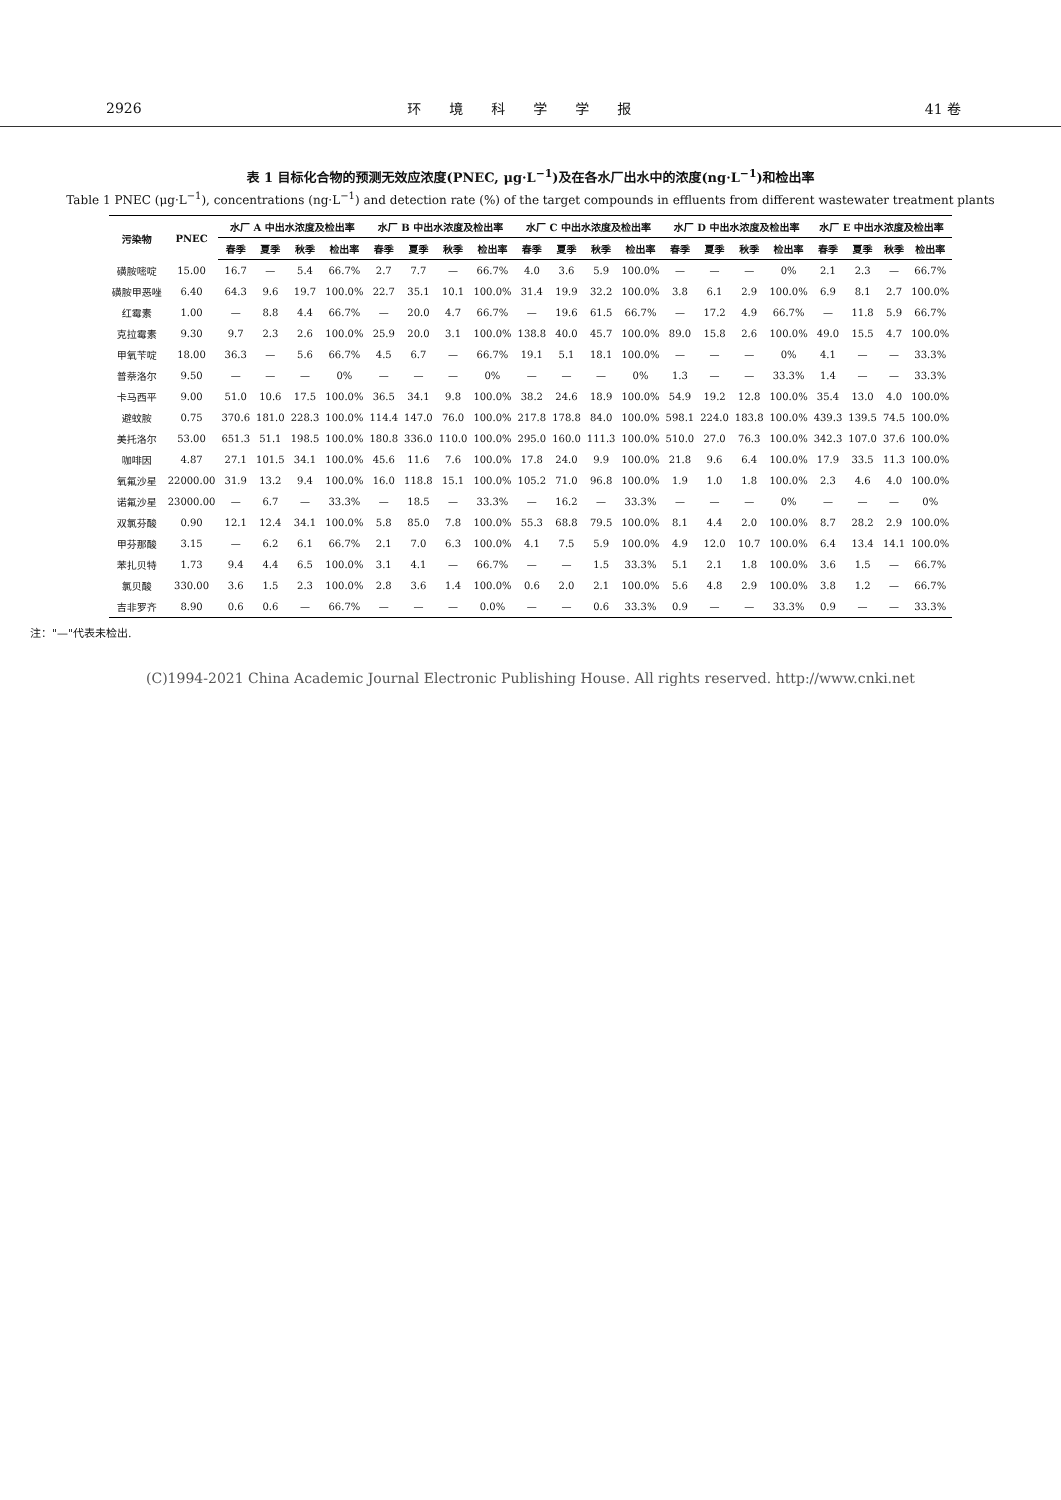2926 环境科学学报 41 卷
表 1 目标化合物的预测无效应浓度(PNEC, μg·L<sup>−1</sup>)及在各水厂出水中的浓度(ng·L<sup>−1</sup>)和检出率
Table 1 PNEC (μg·L<sup>−1</sup>), concentrations (ng·L<sup>−1</sup>) and detection rate (%) of the target compounds in effluents from different wastewater treatment plants
| 污染物 | PNEC | 水厂 A 中出水浓度及检出率 | | | | 水厂 B 中出水浓度及检出率 | | | | 水厂 C 中出水浓度及检出率 | | | | 水厂 D 中出水浓度及检出率 | | | | 水厂 E 中出水浓度及检出率 | | | |
| --- | --- | --- | --- | --- | --- | --- | --- | --- | --- | --- | --- | --- | --- | --- | --- | --- | --- | --- | --- | --- | --- |
| | | 春季 | 夏季 | 秋季 | 检出率 | 春季 | 夏季 | 秋季 | 检出率 | 春季 | 夏季 | 秋季 | 检出率 | 春季 | 夏季 | 秋季 | 检出率 | 春季 | 夏季 | 秋季 | 检出率 |
| 磺胺嘧啶 | 15.00 | 16.7 | — | 5.4 | 66.7% | 2.7 | 7.7 | — | 66.7% | 4.0 | 3.6 | 5.9 | 100.0% | — | — | — | 0% | 2.1 | 2.3 | — | 66.7% |
| 磺胺甲恶唑 | 6.40 | 64.3 | 9.6 | 19.7 | 100.0% | 22.7 | 35.1 | 10.1 | 100.0% | 31.4 | 19.9 | 32.2 | 100.0% | 3.8 | 6.1 | 2.9 | 100.0% | 6.9 | 8.1 | 2.7 | 100.0% |
| 红霉素 | 1.00 | — | 8.8 | 4.4 | 66.7% | — | 20.0 | 4.7 | 66.7% | — | 19.6 | 61.5 | 66.7% | — | 17.2 | 4.9 | 66.7% | — | 11.8 | 5.9 | 66.7% |
| 克拉霉素 | 9.30 | 9.7 | 2.3 | 2.6 | 100.0% | 25.9 | 20.0 | 3.1 | 100.0% | 138.8 | 40.0 | 45.7 | 100.0% | 89.0 | 15.8 | 2.6 | 100.0% | 49.0 | 15.5 | 4.7 | 100.0% |
| 甲氧苄啶 | 18.00 | 36.3 | — | 5.6 | 66.7% | 4.5 | 6.7 | — | 66.7% | 19.1 | 5.1 | 18.1 | 100.0% | — | — | — | 0% | 4.1 | — | — | 33.3% |
| 普萘洛尔 | 9.50 | — | — | — | 0% | — | — | — | 0% | — | — | — | 0% | 1.3 | — | — | 33.3% | 1.4 | — | — | 33.3% |
| 卡马西平 | 9.00 | 51.0 | 10.6 | 17.5 | 100.0% | 36.5 | 34.1 | 9.8 | 100.0% | 38.2 | 24.6 | 18.9 | 100.0% | 54.9 | 19.2 | 12.8 | 100.0% | 35.4 | 13.0 | 4.0 | 100.0% |
| 避蚊胺 | 0.75 | 370.6 | 181.0 | 228.3 | 100.0% | 114.4 | 147.0 | 76.0 | 100.0% | 217.8 | 178.8 | 84.0 | 100.0% | 598.1 | 224.0 | 183.8 | 100.0% | 439.3 | 139.5 | 74.5 | 100.0% |
| 美托洛尔 | 53.00 | 651.3 | 51.1 | 198.5 | 100.0% | 180.8 | 336.0 | 110.0 | 100.0% | 295.0 | 160.0 | 111.3 | 100.0% | 510.0 | 27.0 | 76.3 | 100.0% | 342.3 | 107.0 | 37.6 | 100.0% |
| 咖啡因 | 4.87 | 27.1 | 101.5 | 34.1 | 100.0% | 45.6 | 11.6 | 7.6 | 100.0% | 17.8 | 24.0 | 9.9 | 100.0% | 21.8 | 9.6 | 6.4 | 100.0% | 17.9 | 33.5 | 11.3 | 100.0% |
| 氧氟沙星 | 22000.00 | 31.9 | 13.2 | 9.4 | 100.0% | 16.0 | 118.8 | 15.1 | 100.0% | 105.2 | 71.0 | 96.8 | 100.0% | 1.9 | 1.0 | 1.8 | 100.0% | 2.3 | 4.6 | 4.0 | 100.0% |
| 诺氟沙星 | 23000.00 | — | 6.7 | — | 33.3% | — | 18.5 | — | 33.3% | — | 16.2 | — | 33.3% | — | — | — | 0% | — | — | — | 0% |
| 双氯芬酸 | 0.90 | 12.1 | 12.4 | 34.1 | 100.0% | 5.8 | 85.0 | 7.8 | 100.0% | 55.3 | 68.8 | 79.5 | 100.0% | 8.1 | 4.4 | 2.0 | 100.0% | 8.7 | 28.2 | 2.9 | 100.0% |
| 甲芬那酸 | 3.15 | — | 6.2 | 6.1 | 66.7% | 2.1 | 7.0 | 6.3 | 100.0% | 4.1 | 7.5 | 5.9 | 100.0% | 4.9 | 12.0 | 10.7 | 100.0% | 6.4 | 13.4 | 14.1 | 100.0% |
| 苯扎贝特 | 1.73 | 9.4 | 4.4 | 6.5 | 100.0% | 3.1 | 4.1 | — | 66.7% | — | — | 1.5 | 33.3% | 5.1 | 2.1 | 1.8 | 100.0% | 3.6 | 1.5 | — | 66.7% |
| 氯贝酸 | 330.00 | 3.6 | 1.5 | 2.3 | 100.0% | 2.8 | 3.6 | 1.4 | 100.0% | 0.6 | 2.0 | 2.1 | 100.0% | 5.6 | 4.8 | 2.9 | 100.0% | 3.8 | 1.2 | — | 66.7% |
| 吉非罗齐 | 8.90 | 0.6 | 0.6 | — | 66.7% | — | — | — | 0.0% | — | — | 0.6 | 33.3% | 0.9 | — | — | 33.3% | 0.9 | — | — | 33.3% |
注："—"代表未检出.
(C)1994-2021 China Academic Journal Electronic Publishing House. All rights reserved. http://www.cnki.net